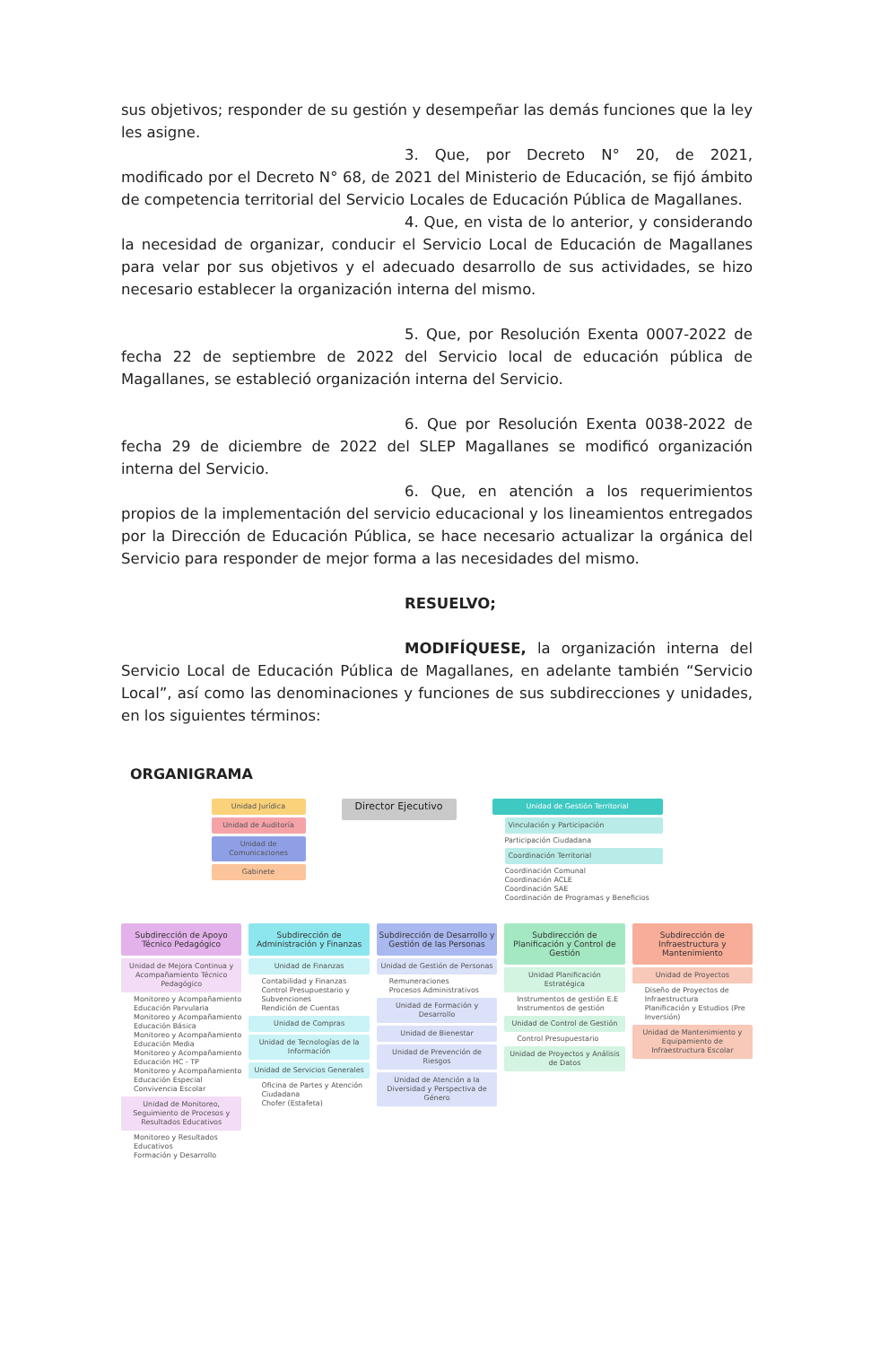sus objetivos; responder de su gestión y desempeñar las demás funciones que la ley les asigne.
3. Que, por Decreto N° 20, de 2021, modificado por el Decreto N° 68, de 2021 del Ministerio de Educación, se fijó ámbito de competencia territorial del Servicio Locales de Educación Pública de Magallanes.
4. Que, en vista de lo anterior, y considerando la necesidad de organizar, conducir el Servicio Local de Educación de Magallanes para velar por sus objetivos y el adecuado desarrollo de sus actividades, se hizo necesario establecer la organización interna del mismo.
5. Que, por Resolución Exenta 0007-2022 de fecha 22 de septiembre de 2022 del Servicio local de educación pública de Magallanes, se estableció organización interna del Servicio.
6. Que por Resolución Exenta 0038-2022 de fecha 29 de diciembre de 2022 del SLEP Magallanes se modificó organización interna del Servicio.
6. Que, en atención a los requerimientos propios de la implementación del servicio educacional y los lineamientos entregados por la Dirección de Educación Pública, se hace necesario actualizar la orgánica del Servicio para responder de mejor forma a las necesidades del mismo.
RESUELVO;
MODIFÍQUESE, la organización interna del Servicio Local de Educación Pública de Magallanes, en adelante también “Servicio Local”, así como las denominaciones y funciones de sus subdirecciones y unidades, en los siguientes términos:
ORGANIGRAMA
Unidad Jurídica
Unidad de Auditoría
Unidad de Comunicaciones
Gabinete
Director Ejecutivo
Unidad de Gestión Territorial
Vinculación y Participación
Participación Ciudadana
Coordinación Territorial
Coordinación Comunal
Coordinación ACLE
Coordinación SAE
Coordinación de Programas y Beneficios
Subdirección de Apoyo Técnico Pedagógico
Unidad de Mejora Continua y Acompañamiento Técnico Pedagógico
Monitoreo y Acompañamiento Educación Parvularia
Monitoreo y Acompañamiento Educación Básica
Monitoreo y Acompañamiento Educación Media
Monitoreo y Acompañamiento Educación HC - TP
Monitoreo y Acompañamiento Educación Especial
Convivencia Escolar
Unidad de Monitoreo, Seguimiento de Procesos y Resultados Educativos
Monitoreo y Resultados Educativos
Formación y Desarrollo
Subdirección de Administración y Finanzas
Unidad de Finanzas
Contabilidad y Finanzas
Control Presupuestario y Subvenciones
Rendición de Cuentas
Unidad de Compras
Unidad de Tecnologías de la Información
Unidad de Servicios Generales
Oficina de Partes y Atención Ciudadana
Chofer (Estafeta)
Subdirección de Desarrollo y Gestión de las Personas
Unidad de Gestión de Personas
Remuneraciones
Procesos Administrativos
Unidad de Formación y Desarrollo
Unidad de Bienestar
Unidad de Prevención de Riesgos
Unidad de Atención a la Diversidad y Perspectiva de Género
Subdirección de Planificación y Control de Gestión
Unidad Planificación Estratégica
Instrumentos de gestión E.E
Instrumentos de gestión
Unidad de Control de Gestión
Control Presupuestario
Unidad de Proyectos y Análisis de Datos
Subdirección de Infraestructura y Mantenimiento
Unidad de Proyectos
Diseño de Proyectos de Infraestructura
Planificación y Estudios (Pre Inversión)
Unidad de Mantenimiento y Equipamiento de Infraestructura Escolar